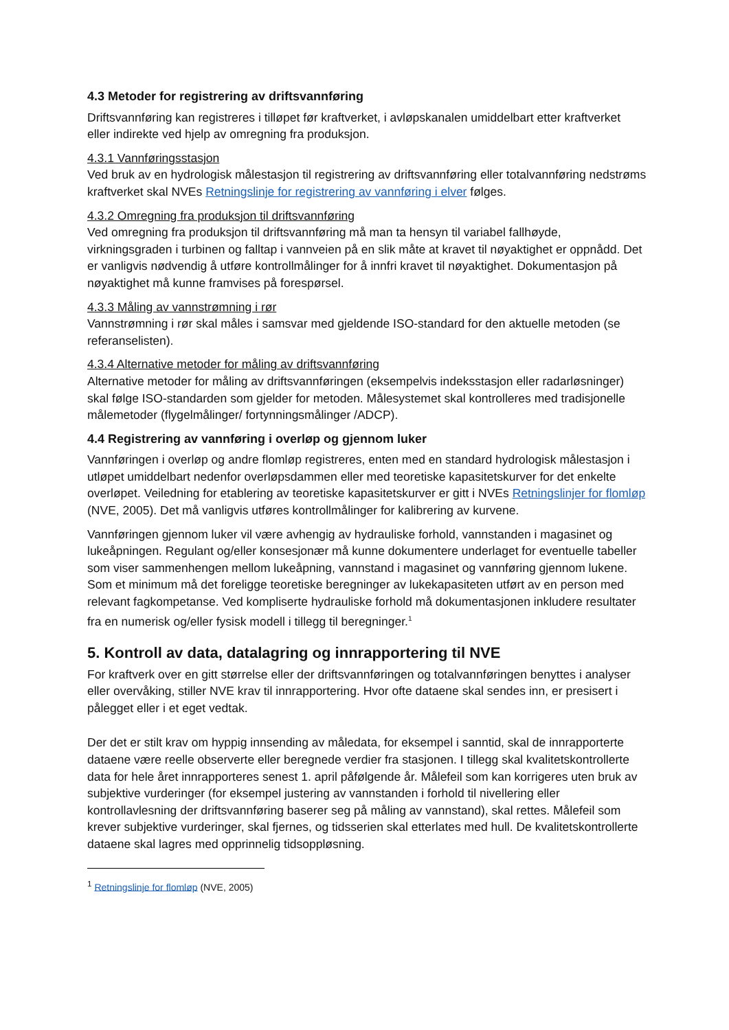4.3 Metoder for registrering av driftsvannføring
Driftsvannføring kan registreres i tilløpet før kraftverket, i avløpskanalen umiddelbart etter kraftverket eller indirekte ved hjelp av omregning fra produksjon.
4.3.1 Vannføringsstasjon
Ved bruk av en hydrologisk målestasjon til registrering av driftsvannføring eller totalvannføring nedstrøms kraftverket skal NVEs Retningslinje for registrering av vannføring i elver følges.
4.3.2 Omregning fra produksjon til driftsvannføring
Ved omregning fra produksjon til driftsvannføring må man ta hensyn til variabel fallhøyde, virkningsgraden i turbinen og falltap i vannveien på en slik måte at kravet til nøyaktighet er oppnådd. Det er vanligvis nødvendig å utføre kontrollmålinger for å innfri kravet til nøyaktighet. Dokumentasjon på nøyaktighet må kunne framvises på forespørsel.
4.3.3 Måling av vannstrømning i rør
Vannstrømning i rør skal måles i samsvar med gjeldende ISO-standard for den aktuelle metoden (se referanselisten).
4.3.4 Alternative metoder for måling av driftsvannføring
Alternative metoder for måling av driftsvannføringen (eksempelvis indeksstasjon eller radarløsninger) skal følge ISO-standarden som gjelder for metoden. Målesystemet skal kontrolleres med tradisjonelle målemetoder (flygelmålinger/ fortynningsmålinger /ADCP).
4.4 Registrering av vannføring i overløp og gjennom luker
Vannføringen i overløp og andre flomløp registreres, enten med en standard hydrologisk målestasjon i utløpet umiddelbart nedenfor overløpsdammen eller med teoretiske kapasitetskurver for det enkelte overløpet. Veiledning for etablering av teoretiske kapasitetskurver er gitt i NVEs Retningslinjer for flomløp (NVE, 2005). Det må vanligvis utføres kontrollmålinger for kalibrering av kurvene.
Vannføringen gjennom luker vil være avhengig av hydrauliske forhold, vannstanden i magasinet og lukeåpningen. Regulant og/eller konsesjonær må kunne dokumentere underlaget for eventuelle tabeller som viser sammenhengen mellom lukeåpning, vannstand i magasinet og vannføring gjennom lukene. Som et minimum må det foreligge teoretiske beregninger av lukekapasiteten utført av en person med relevant fagkompetanse. Ved kompliserte hydrauliske forhold må dokumentasjonen inkludere resultater fra en numerisk og/eller fysisk modell i tillegg til beregninger.<sup>1</sup>
5. Kontroll av data, datalagring og innrapportering til NVE
For kraftverk over en gitt størrelse eller der driftsvannføringen og totalvannføringen benyttes i analyser eller overvåking, stiller NVE krav til innrapportering. Hvor ofte dataene skal sendes inn, er presisert i pålegget eller i et eget vedtak.
Der det er stilt krav om hyppig innsending av måledata, for eksempel i sanntid, skal de innrapporterte dataene være reelle observerte eller beregnede verdier fra stasjonen. I tillegg skal kvalitetskontrollerte data for hele året innrapporteres senest 1. april påfølgende år. Målefeil som kan korrigeres uten bruk av subjektive vurderinger (for eksempel justering av vannstanden i forhold til nivellering eller kontrollavlesning der driftsvannføring baserer seg på måling av vannstand), skal rettes. Målefeil som krever subjektive vurderinger, skal fjernes, og tidsserien skal etterlates med hull. De kvalitetskontrollerte dataene skal lagres med opprinnelig tidsoppløsning.
<sup>1</sup> Retningslinje for flomløp (NVE, 2005)